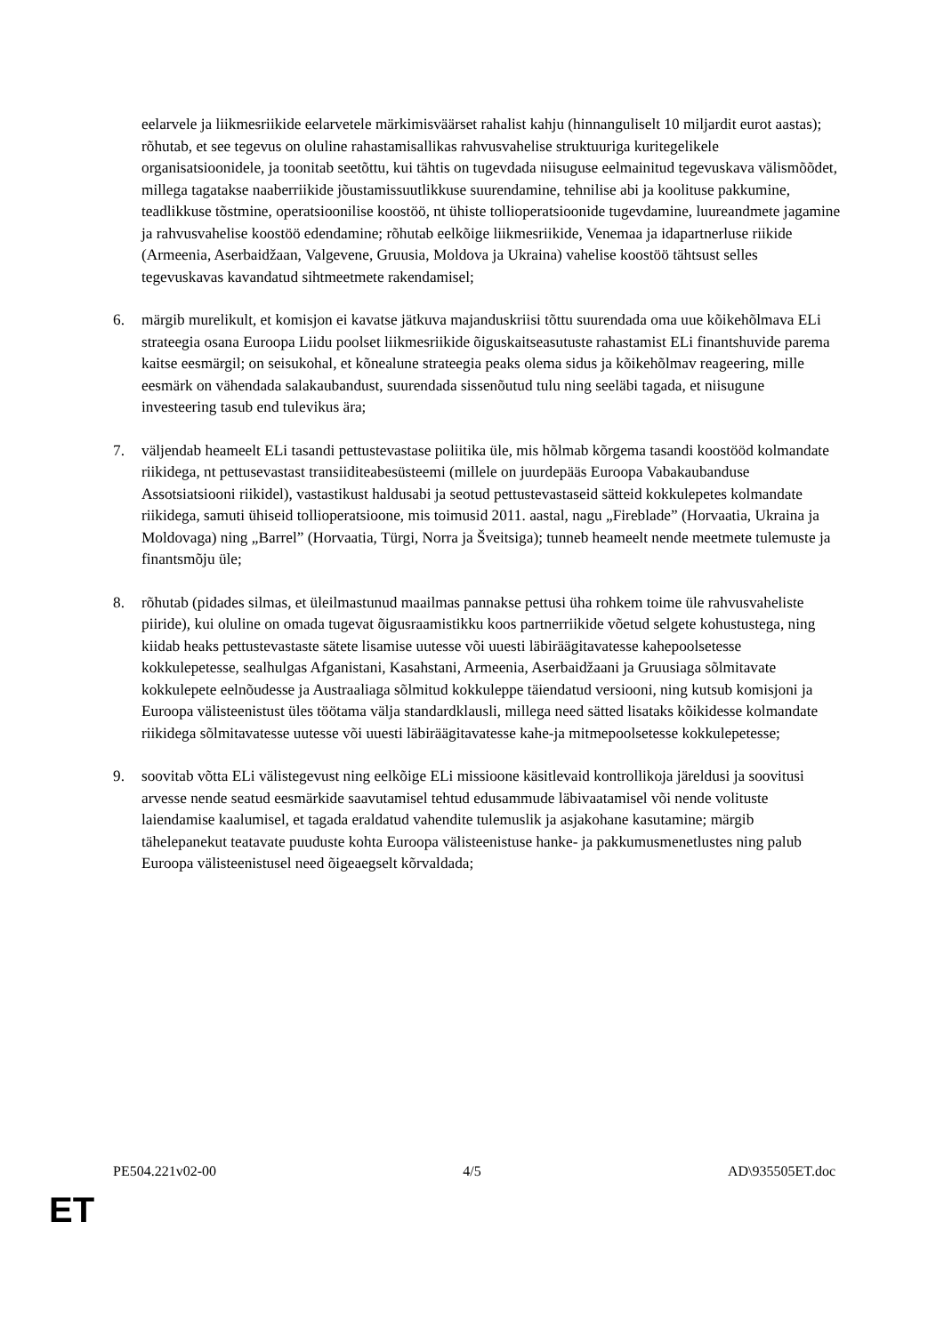eelarvele ja liikmesriikide eelarvetele märkimisväärset rahalist kahju (hinnanguliselt 10 miljardit eurot aastas); rõhutab, et see tegevus on oluline rahastamisallikas rahvusvahelise struktuuriga kuritegelikele organisatsioonidele, ja toonitab seetõttu, kui tähtis on tugevdada niisuguse eelmainitud tegevuskava välismõõdet, millega tagatakse naaberriikide jõustamissuutlikkuse suurendamine, tehnilise abi ja koolituse pakkumine, teadlikkuse tõstmine, operatsioonilise koostöö, nt ühiste tollioperatsioonide tugevdamine, luureandmete jagamine ja rahvusvahelise koostöö edendamine; rõhutab eelkõige liikmesriikide, Venemaa ja idapartnerluse riikide (Armeenia, Aserbaidžaan, Valgevene, Gruusia, Moldova ja Ukraina) vahelise koostöö tähtsust selles tegevuskavas kavandatud sihtmeetmete rakendamisel;
6. märgib murelikult, et komisjon ei kavatse jätkuva majanduskriisi tõttu suurendada oma uue kõikehõlmava ELi strateegia osana Euroopa Liidu poolset liikmesriikide õiguskaitseasutuste rahastamist ELi finantshuvide parema kaitse eesmärgil; on seisukohal, et kõnealune strateegia peaks olema sidus ja kõikehõlmav reageering, mille eesmärk on vähendada salakaubandust, suurendada sissenõutud tulu ning seeläbi tagada, et niisugune investeering tasub end tulevikus ära;
7. väljendab heameelt ELi tasandi pettustevastase poliitika üle, mis hõlmab kõrgema tasandi koostööd kolmandate riikidega, nt pettusevastast transiiditeabesüsteemi (millele on juurdepääs Euroopa Vabakaubanduse Assotsiatsiooni riikidel), vastastikust haldusabi ja seotud pettustevastaseid sätteid kokkulepetes kolmandate riikidega, samuti ühiseid tollioperatsioone, mis toimusid 2011. aastal, nagu „Fireblade” (Horvaatia, Ukraina ja Moldovaga) ning „Barrel” (Horvaatia, Türgi, Norra ja Šveitsiga); tunneb heameelt nende meetmete tulemuste ja finantsmõju üle;
8. rõhutab (pidades silmas, et üleilmastunud maailmas pannakse pettusi üha rohkem toime üle rahvusvaheliste piiride), kui oluline on omada tugevat õigusraamistikku koos partnerriikide võetud selgete kohustustega, ning kiidab heaks pettustevastaste sätete lisamise uutesse või uuesti läbiräägitavatesse kahepoolsetesse kokkulepetesse, sealhulgas Afganistani, Kasahstani, Armeenia, Aserbaidžaani ja Gruusiaga sõlmitavate kokkulepete eelnõudesse ja Austraaliaga sõlmitud kokkuleppe täiendatud versiooni, ning kutsub komisjoni ja Euroopa välisteenistust üles töötama välja standardklausli, millega need sätted lisataks kõikidesse kolmandate riikidega sõlmitavatesse uutesse või uuesti läbiräägitavatesse kahe-ja mitmepoolsetesse kokkulepetesse;
9. soovitab võtta ELi välistegevust ning eelkõige ELi missioone käsitlevaid kontrollikoja järeldusi ja soovitusi arvesse nende seatud eesmärkide saavutamisel tehtud edusammude läbivaatamisel või nende volituste laiendamise kaalumisel, et tagada eraldatud vahendite tulemuslik ja asjakohane kasutamine; märgib tähelepanekut teatavate puuduste kohta Euroopa välisteenistuse hanke- ja pakkumusmenetlustes ning palub Euroopa välisteenistusel need õigeaegselt kõrvaldada;
PE504.221v02-00 4/5 AD\935505ET.doc
ET